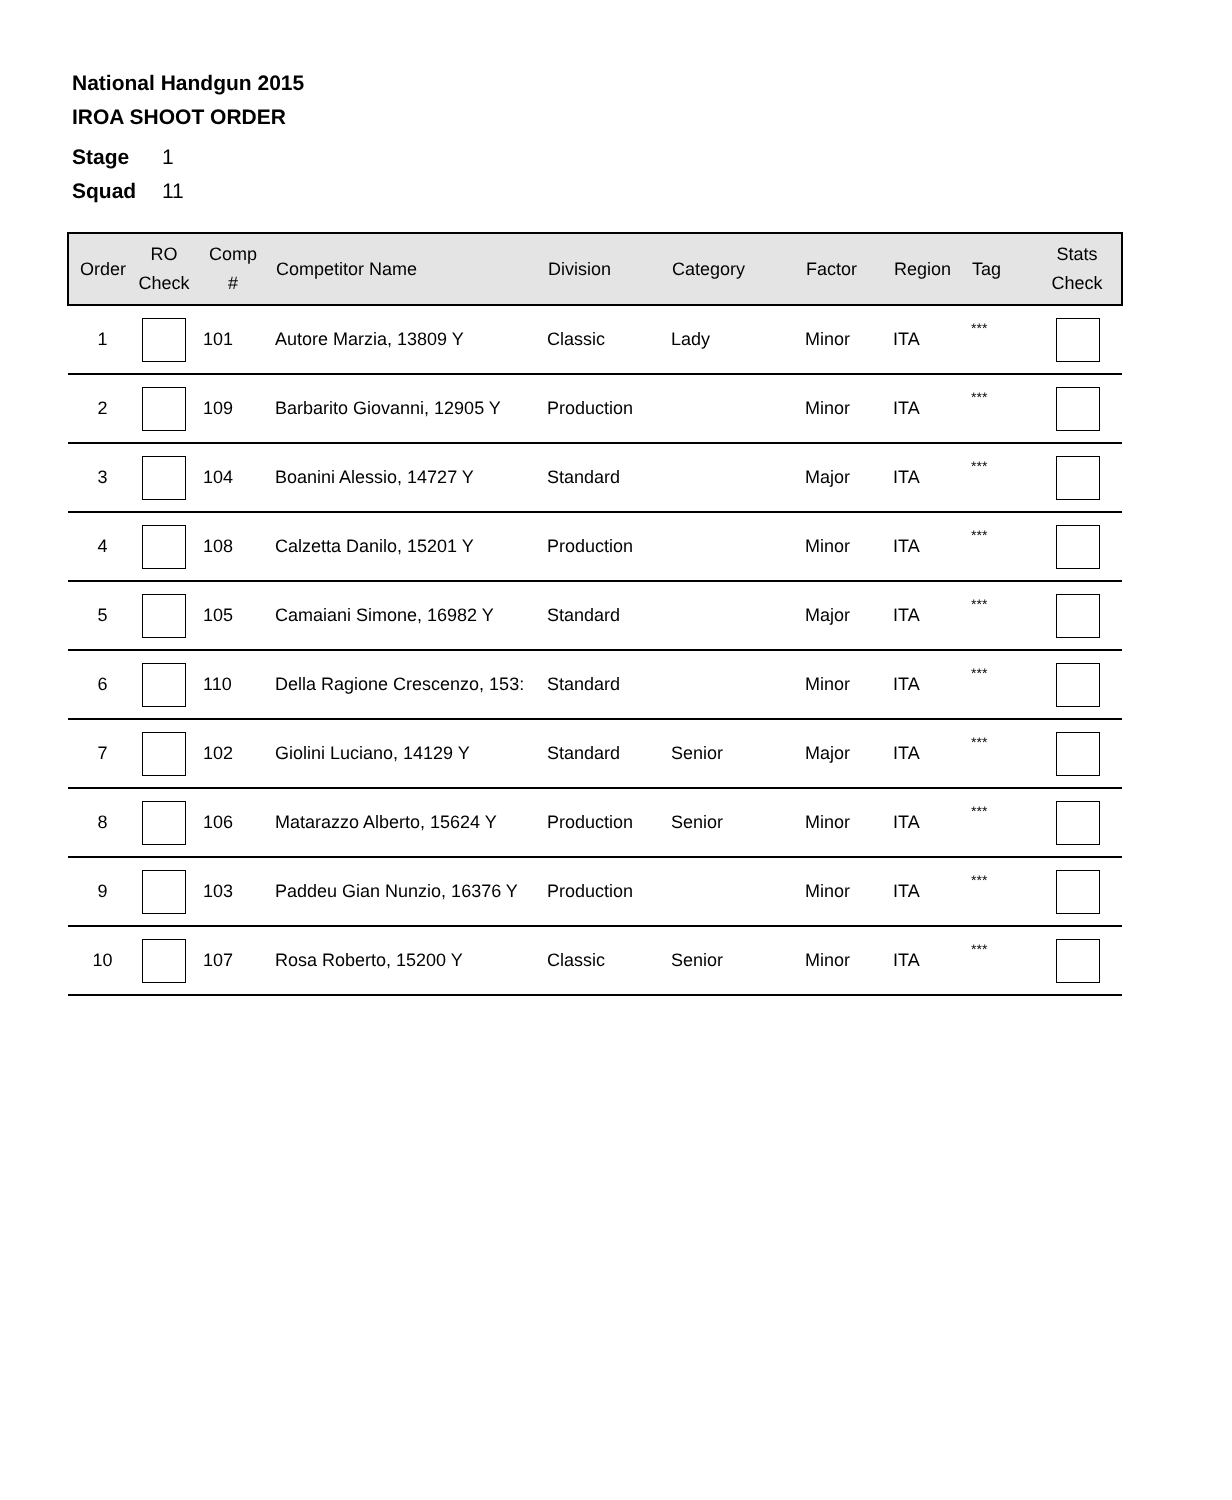National Handgun 2015
IROA SHOOT ORDER
Stage 1
Squad 11
| Order | RO Check | Comp # | Competitor Name | Division | Category | Factor | Region | Tag | Stats Check |
| --- | --- | --- | --- | --- | --- | --- | --- | --- | --- |
| 1 | | 101 | Autore Marzia, 13809 Y | Classic | Lady | Minor | ITA | *** | |
| 2 | | 109 | Barbarito Giovanni, 12905 Y | Production | | Minor | ITA | *** | |
| 3 | | 104 | Boanini Alessio, 14727 Y | Standard | | Major | ITA | *** | |
| 4 | | 108 | Calzetta Danilo, 15201 Y | Production | | Minor | ITA | *** | |
| 5 | | 105 | Camaiani Simone, 16982 Y | Standard | | Major | ITA | *** | |
| 6 | | 110 | Della Ragione Crescenzo, 153: | Standard | | Minor | ITA | *** | |
| 7 | | 102 | Giolini Luciano, 14129 Y | Standard | Senior | Major | ITA | *** | |
| 8 | | 106 | Matarazzo Alberto, 15624 Y | Production | Senior | Minor | ITA | *** | |
| 9 | | 103 | Paddeu Gian Nunzio, 16376 Y | Production | | Minor | ITA | *** | |
| 10 | | 107 | Rosa Roberto, 15200 Y | Classic | Senior | Minor | ITA | *** | |